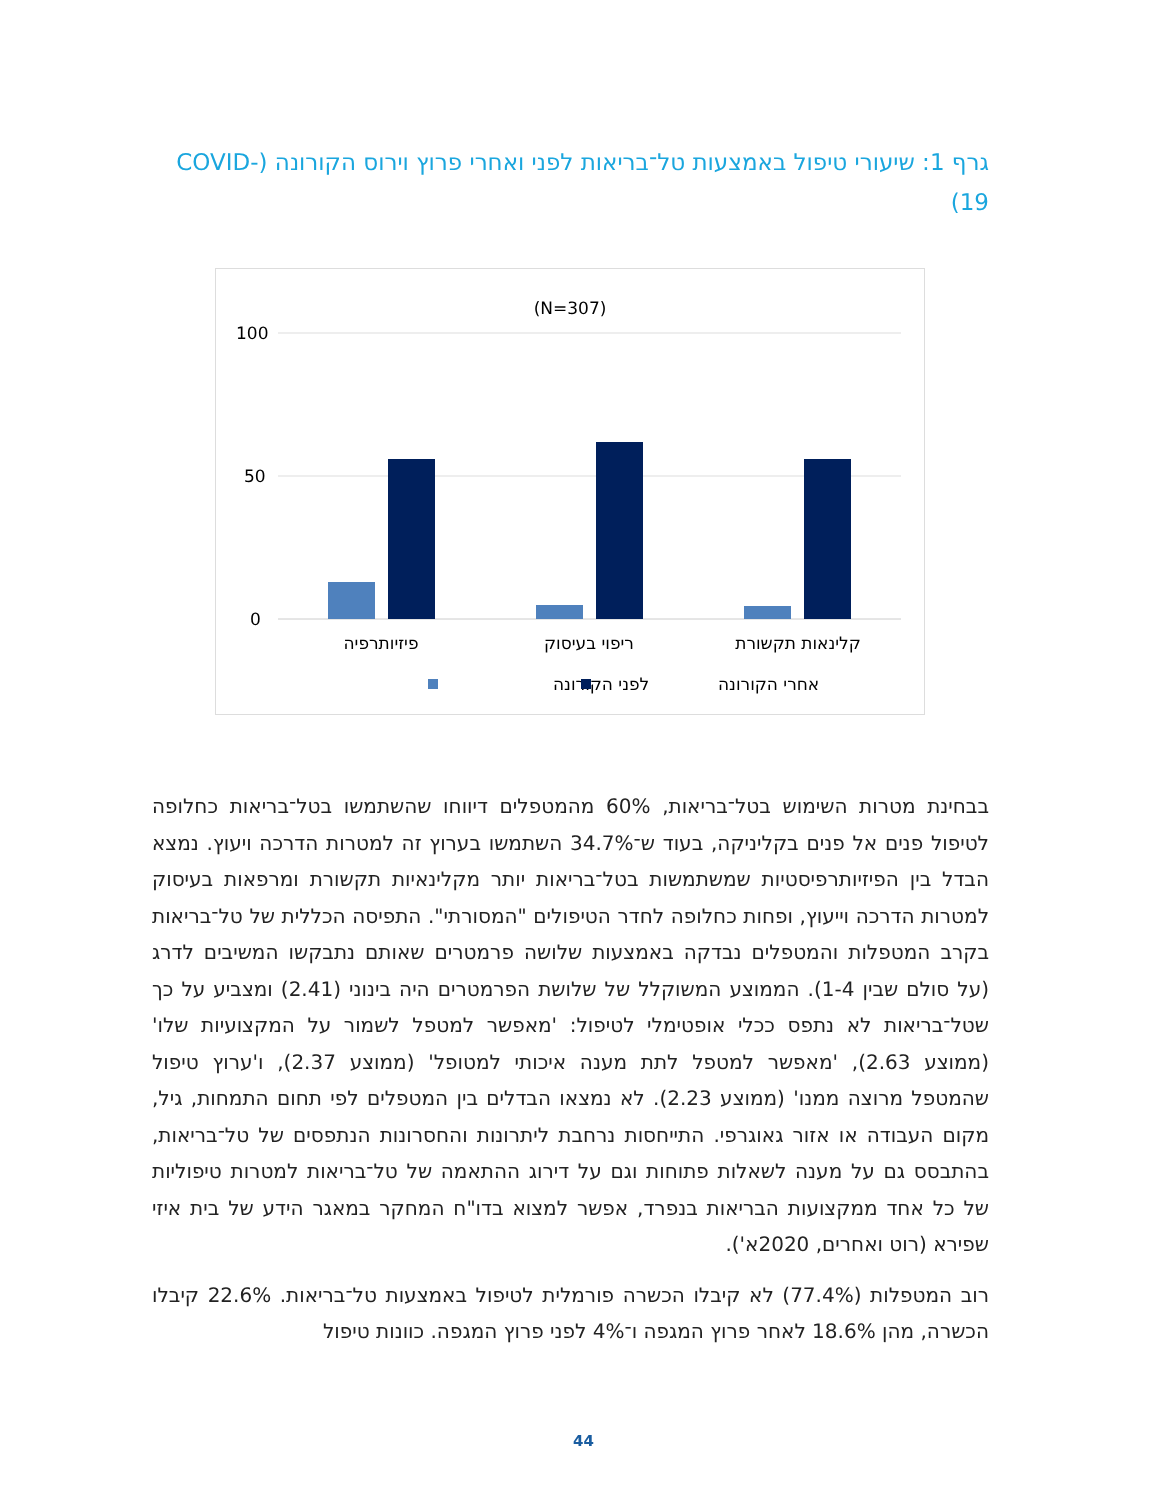גרף 1: שיעורי טיפול באמצעות טל־בריאות לפני ואחרי פרוץ וירוס הקורונה (COVID-19)
(N=307)
100
50
0
פיזיותרפיה
ריפוי בעיסוק
קלינאות תקשורת
לפני הקורונה
אחרי הקורונה
בבחינת מטרות השימוש בטל־בריאות, 60% מהמטפלים דיווחו שהשתמשו בטל־בריאות כחלופה לטיפול פנים אל פנים בקליניקה, בעוד ש־34.7% השתמשו בערוץ זה למטרות הדרכה ויעוץ. נמצא הבדל בין הפיזיותרפיסטיות שמשתמשות בטל־בריאות יותר מקלינאיות תקשורת ומרפאות בעיסוק למטרות הדרכה וייעוץ, ופחות כחלופה לחדר הטיפולים "המסורתי". התפיסה הכללית של טל־בריאות בקרב המטפלות והמטפלים נבדקה באמצעות שלושה פרמטרים שאותם נתבקשו המשיבים לדרג (על סולם שבין 1-4). הממוצע המשוקלל של שלושת הפרמטרים היה בינוני (2.41) ומצביע על כך שטל־בריאות לא נתפס ככלי אופטימלי לטיפול: 'מאפשר למטפל לשמור על המקצועיות שלו' (ממוצע 2.63), 'מאפשר למטפל לתת מענה איכותי למטופל' (ממוצע 2.37), ו'ערוץ טיפול שהמטפל מרוצה ממנו' (ממוצע 2.23). לא נמצאו הבדלים בין המטפלים לפי תחום התמחות, גיל, מקום העבודה או אזור גאוגרפי. התייחסות נרחבת ליתרונות והחסרונות הנתפסים של טל־בריאות, בהתבסס גם על מענה לשאלות פתוחות וגם על דירוג ההתאמה של טל־בריאות למטרות טיפוליות של כל אחד ממקצועות הבריאות בנפרד, אפשר למצוא בדו"ח המחקר במאגר הידע של בית איזי שפירא (רוט ואחרים, 2020א').
רוב המטפלות (77.4%) לא קיבלו הכשרה פורמלית לטיפול באמצעות טל־בריאות. 22.6% קיבלו הכשרה, מהן 18.6% לאחר פרוץ המגפה ו־4% לפני פרוץ המגפה. כוונות טיפול
44